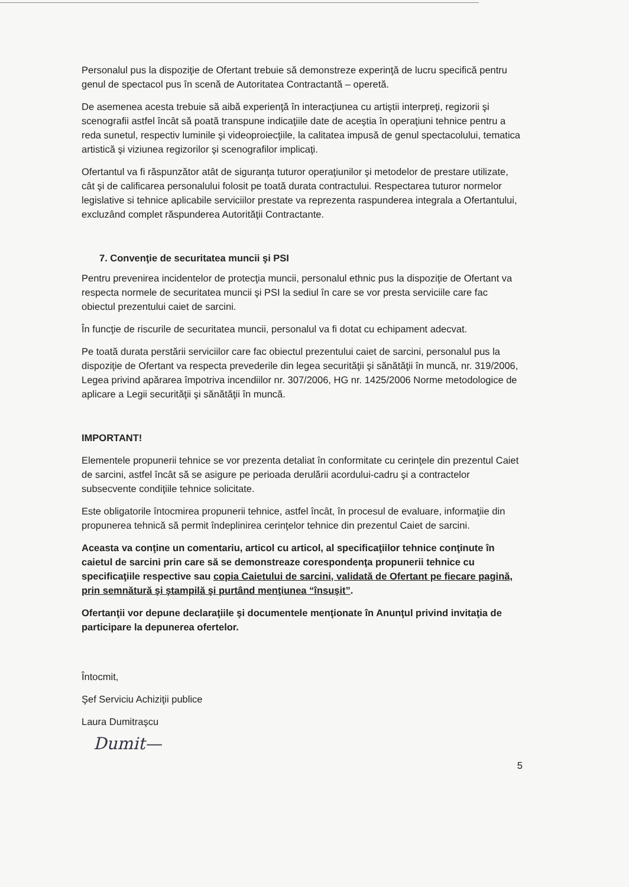Personalul pus la dispoziţie de Ofertant trebuie să demonstreze experinţă de lucru specifică pentru genul de spectacol pus în scenă de Autoritatea Contractantă – operetă.
De asemenea acesta trebuie să aibă experienţă în interacţiunea cu artiştii interpreţi, regizorii şi scenografii astfel încât să poată transpune indicaţiile date de aceştia în operaţiuni tehnice pentru a reda sunetul, respectiv luminile şi videoproiecţiile, la calitatea impusă de genul spectacolului, tematica artistică şi viziunea regizorilor şi scenografilor implicaţi.
Ofertantul va fi răspunzător atât de siguranţa tuturor operaţiunilor şi metodelor de prestare utilizate, cât şi de calificarea personalului folosit pe toată durata contractului. Respectarea tuturor normelor legislative si tehnice aplicabile serviciilor prestate va reprezenta raspunderea integrala a Ofertantului, excluzând complet răspunderea Autorităţii Contractante.
7. Convenţie de securitatea muncii şi PSI
Pentru prevenirea incidentelor de protecţia muncii, personalul ethnic pus la dispoziţie de Ofertant va respecta normele de securitatea muncii şi PSI la sediul în care se vor presta serviciile care fac obiectul prezentului caiet de sarcini.
În funcţie de riscurile de securitatea muncii, personalul va fi dotat cu echipament adecvat.
Pe toată durata perstării serviciilor care fac obiectul prezentului caiet de sarcini, personalul pus la dispoziţie de Ofertant va respecta prevederile din legea securităţii şi sănătăţii în muncă, nr. 319/2006, Legea privind apărarea împotriva incendiilor nr. 307/2006, HG nr. 1425/2006 Norme metodologice de aplicare a Legii securităţii şi sănătăţii în muncă.
IMPORTANT!
Elementele propunerii tehnice se vor prezenta detaliat în conformitate cu cerinţele din prezentul Caiet de sarcini, astfel încât să se asigure pe perioada derulării acordului-cadru şi a contractelor subsecvente condiţiile tehnice solicitate.
Este obligatorile întocmirea propunerii tehnice, astfel încât, în procesul de evaluare, informaţiie din propunerea tehnică să permit îndeplinirea cerinţelor tehnice din prezentul Caiet de sarcini.
Aceasta va conţine un comentariu, articol cu articol, al specificaţiilor tehnice conţinute în caietul de sarcini prin care să se demonstreaze corespondenţa propunerii tehnice cu specificaţiile respective sau copia Caietului de sarcini, validată de Ofertant pe fiecare pagină, prin semnătură şi ştampilă şi purtând menţiunea “însuşit”.
Ofertanţii vor depune declaraţiile şi documentele menţionate în Anunţul privind invitaţia de participare la depunerea ofertelor.
Întocmit,
Şef Serviciu Achiziţii publice
Laura Dumitraşcu
Dumit—
5